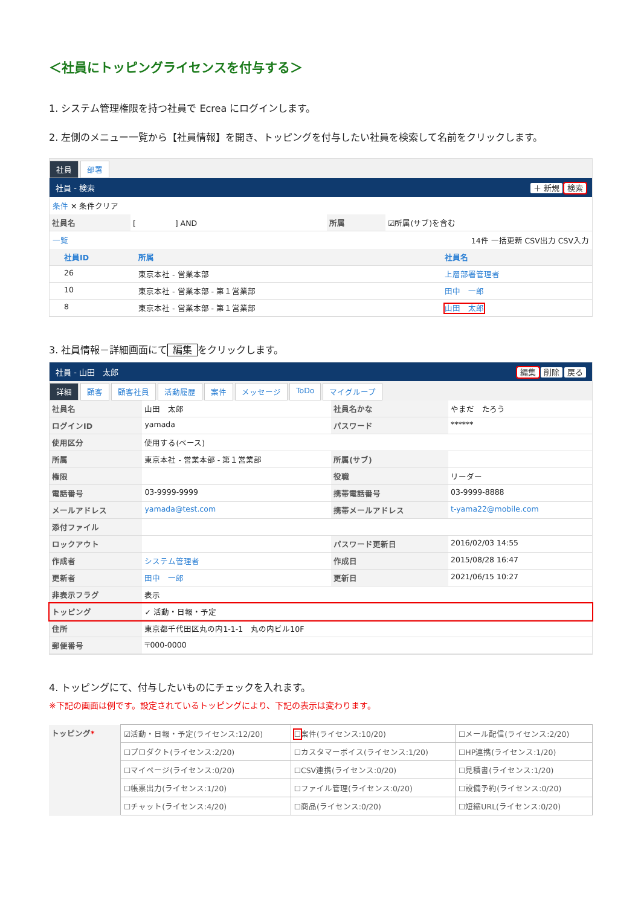＜社員にトッピングライセンスを付与する＞
1. システム管理権限を持つ社員で Ecrea にログインします。
2. 左側のメニュー一覧から【社員情報】を開き、トッピングを付与したい社員を検索して名前をクリックします。
社員 部署
社員 - 検索 ＋ 新規 検索
条件 ✕ 条件クリア
| 社員名 | [ ] AND | 所属 | ☑所属(サブ)を含む |
一覧 14件 一括更新 CSV出力 CSV入力
| | 社員ID | 所属 | 社員名 |
| --- | --- | --- | --- |
| | 26 | 東京本社 - 営業本部 | 上層部署管理者 |
| | 10 | 東京本社 - 営業本部 - 第１営業部 | 田中 一郎 |
| | 8 | 東京本社 - 営業本部 - 第１営業部 | 山田 太郎 |
3. 社員情報－詳細画面にて 編集 をクリックします。
社員 - 山田　太郎 編集 削除 戻る
詳細 顧客 顧客社員 活動履歴 案件 メッセージ ToDo マイグループ
| 社員名 | 山田 太郎 | 社員名かな | やまだ たろう |
| ログインID | yamada | パスワード | ****** |
| 使用区分 | 使用する(ベース) | | |
| 所属 | 東京本社 - 営業本部 - 第１営業部 | 所属(サブ) | |
| 権限 | | 役職 | リーダー |
| 電話番号 | 03-9999-9999 | 携帯電話番号 | 03-9999-8888 |
| メールアドレス | yamada@test.com | 携帯メールアドレス | t-yama22@mobile.com |
| 添付ファイル | | | |
| ロックアウト | | パスワード更新日 | 2016/02/03 14:55 |
| 作成者 | システム管理者 | 作成日 | 2015/08/28 16:47 |
| 更新者 | 田中 一郎 | 更新日 | 2021/06/15 10:27 |
| 非表示フラグ | 表示 | | |
| トッピング | ✓ 活動・日報・予定 | | |
| 住所 | 東京都千代田区丸の内1-1-1 丸の内ビル10F | | |
| 郵便番号 | 〒000-0000 | | |
4. トッピングにて、付与したいものにチェックを入れます。
※下記の画面は例です。設定されているトッピングにより、下記の表示は変わります。
| トッピング * | ☑活動・日報・予定(ライセンス:12/20) | ☐ 案件(ライセンス:10/20) | ☐メール配信(ライセンス:2/20) |
| | ☐プロダクト(ライセンス:2/20) | ☐カスタマーボイス(ライセンス:1/20) | ☐HP連携(ライセンス:1/20) |
| | ☐マイページ(ライセンス:0/20) | ☐CSV連携(ライセンス:0/20) | ☐見積書(ライセンス:1/20) |
| | ☐帳票出力(ライセンス:1/20) | ☐ファイル管理(ライセンス:0/20) | ☐設備予約(ライセンス:0/20) |
| | ☐チャット(ライセンス:4/20) | ☐商品(ライセンス:0/20) | ☐短縮URL(ライセンス:0/20) |